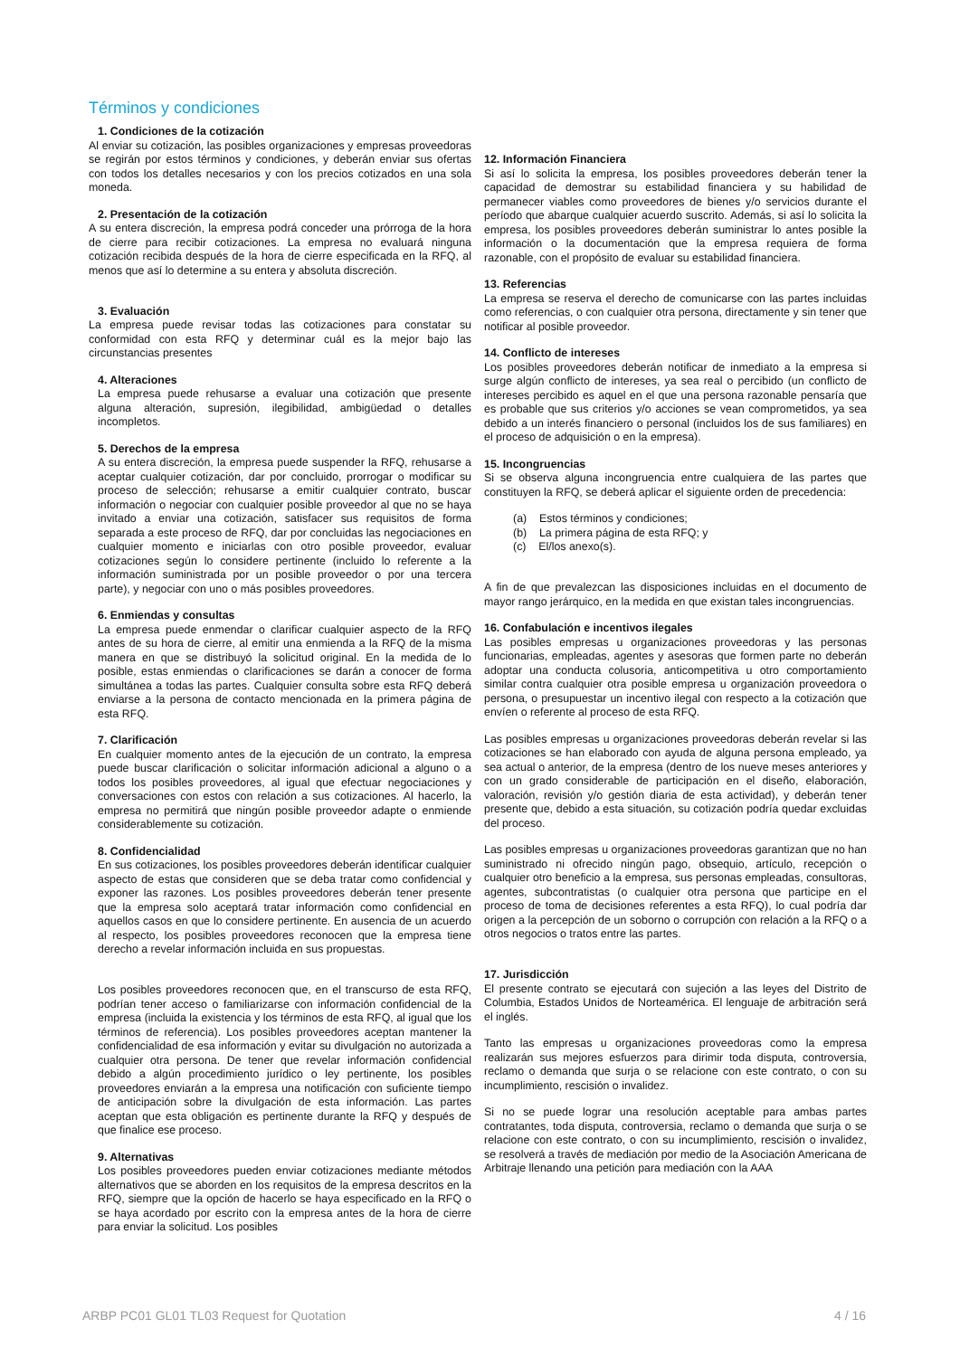Términos y condiciones
1. Condiciones de la cotización
Al enviar su cotización, las posibles organizaciones y empresas proveedoras se regirán por estos términos y condiciones, y deberán enviar sus ofertas con todos los detalles necesarios y con los precios cotizados en una sola moneda.
2. Presentación de la cotización
A su entera discreción, la empresa podrá conceder una prórroga de la hora de cierre para recibir cotizaciones. La empresa no evaluará ninguna cotización recibida después de la hora de cierre especificada en la RFQ, al menos que así lo determine a su entera y absoluta discreción.
3. Evaluación
La empresa puede revisar todas las cotizaciones para constatar su conformidad con esta RFQ y determinar cuál es la mejor bajo las circunstancias presentes
4. Alteraciones
La empresa puede rehusarse a evaluar una cotización que presente alguna alteración, supresión, ilegibilidad, ambigüedad o detalles incompletos.
5. Derechos de la empresa
A su entera discreción, la empresa puede suspender la RFQ, rehusarse a aceptar cualquier cotización, dar por concluido, prorrogar o modificar su proceso de selección; rehusarse a emitir cualquier contrato, buscar información o negociar con cualquier posible proveedor al que no se haya invitado a enviar una cotización, satisfacer sus requisitos de forma separada a este proceso de RFQ, dar por concluidas las negociaciones en cualquier momento e iniciarlas con otro posible proveedor, evaluar cotizaciones según lo considere pertinente (incluido lo referente a la información suministrada por un posible proveedor o por una tercera parte), y negociar con uno o más posibles proveedores.
6. Enmiendas y consultas
La empresa puede enmendar o clarificar cualquier aspecto de la RFQ antes de su hora de cierre, al emitir una enmienda a la RFQ de la misma manera en que se distribuyó la solicitud original. En la medida de lo posible, estas enmiendas o clarificaciones se darán a conocer de forma simultánea a todas las partes. Cualquier consulta sobre esta RFQ deberá enviarse a la persona de contacto mencionada en la primera página de esta RFQ.
7. Clarificación
En cualquier momento antes de la ejecución de un contrato, la empresa puede buscar clarificación o solicitar información adicional a alguno o a todos los posibles proveedores, al igual que efectuar negociaciones y conversaciones con estos con relación a sus cotizaciones. Al hacerlo, la empresa no permitirá que ningún posible proveedor adapte o enmiende considerablemente su cotización.
8. Confidencialidad
En sus cotizaciones, los posibles proveedores deberán identificar cualquier aspecto de estas que consideren que se deba tratar como confidencial y exponer las razones. Los posibles proveedores deberán tener presente que la empresa solo aceptará tratar información como confidencial en aquellos casos en que lo considere pertinente. En ausencia de un acuerdo al respecto, los posibles proveedores reconocen que la empresa tiene derecho a revelar información incluida en sus propuestas.
Los posibles proveedores reconocen que, en el transcurso de esta RFQ, podrían tener acceso o familiarizarse con información confidencial de la empresa (incluida la existencia y los términos de esta RFQ, al igual que los términos de referencia). Los posibles proveedores aceptan mantener la confidencialidad de esa información y evitar su divulgación no autorizada a cualquier otra persona. De tener que revelar información confidencial debido a algún procedimiento jurídico o ley pertinente, los posibles proveedores enviarán a la empresa una notificación con suficiente tiempo de anticipación sobre la divulgación de esta información. Las partes aceptan que esta obligación es pertinente durante la RFQ y después de que finalice ese proceso.
9. Alternativas
Los posibles proveedores pueden enviar cotizaciones mediante métodos alternativos que se aborden en los requisitos de la empresa descritos en la RFQ, siempre que la opción de hacerlo se haya especificado en la RFQ o se haya acordado por escrito con la empresa antes de la hora de cierre para enviar la solicitud. Los posibles
12. Información Financiera
Si así lo solicita la empresa, los posibles proveedores deberán tener la capacidad de demostrar su estabilidad financiera y su habilidad de permanecer viables como proveedores de bienes y/o servicios durante el período que abarque cualquier acuerdo suscrito. Además, si así lo solicita la empresa, los posibles proveedores deberán suministrar lo antes posible la información o la documentación que la empresa requiera de forma razonable, con el propósito de evaluar su estabilidad financiera.
13. Referencias
La empresa se reserva el derecho de comunicarse con las partes incluidas como referencias, o con cualquier otra persona, directamente y sin tener que notificar al posible proveedor.
14. Conflicto de intereses
Los posibles proveedores deberán notificar de inmediato a la empresa si surge algún conflicto de intereses, ya sea real o percibido (un conflicto de intereses percibido es aquel en el que una persona razonable pensaría que es probable que sus criterios y/o acciones se vean comprometidos, ya sea debido a un interés financiero o personal (incluidos los de sus familiares) en el proceso de adquisición o en la empresa).
15. Incongruencias
Si se observa alguna incongruencia entre cualquiera de las partes que constituyen la RFQ, se deberá aplicar el siguiente orden de precedencia:
(a) Estos términos y condiciones;
(b) La primera página de esta RFQ; y
(c) El/los anexo(s).
A fin de que prevalezcan las disposiciones incluidas en el documento de mayor rango jerárquico, en la medida en que existan tales incongruencias.
16. Confabulación e incentivos ilegales
Las posibles empresas u organizaciones proveedoras y las personas funcionarias, empleadas, agentes y asesoras que formen parte no deberán adoptar una conducta colusoria, anticompetitiva u otro comportamiento similar contra cualquier otra posible empresa u organización proveedora o persona, o presupuestar un incentivo ilegal con respecto a la cotización que envíen o referente al proceso de esta RFQ.
Las posibles empresas u organizaciones proveedoras deberán revelar si las cotizaciones se han elaborado con ayuda de alguna persona empleado, ya sea actual o anterior, de la empresa (dentro de los nueve meses anteriores y con un grado considerable de participación en el diseño, elaboración, valoración, revisión y/o gestión diaria de esta actividad), y deberán tener presente que, debido a esta situación, su cotización podría quedar excluidas del proceso.
Las posibles empresas u organizaciones proveedoras garantizan que no han suministrado ni ofrecido ningún pago, obsequio, artículo, recepción o cualquier otro beneficio a la empresa, sus personas empleadas, consultoras, agentes, subcontratistas (o cualquier otra persona que participe en el proceso de toma de decisiones referentes a esta RFQ), lo cual podría dar origen a la percepción de un soborno o corrupción con relación a la RFQ o a otros negocios o tratos entre las partes.
17. Jurisdicción
El presente contrato se ejecutará con sujeción a las leyes del Distrito de Columbia, Estados Unidos de Norteamérica. El lenguaje de arbitración será el inglés.
Tanto las empresas u organizaciones proveedoras como la empresa realizarán sus mejores esfuerzos para dirimir toda disputa, controversia, reclamo o demanda que surja o se relacione con este contrato, o con su incumplimiento, rescisión o invalidez.
Si no se puede lograr una resolución aceptable para ambas partes contratantes, toda disputa, controversia, reclamo o demanda que surja o se relacione con este contrato, o con su incumplimiento, rescisión o invalidez, se resolverá a través de mediación por medio de la Asociación Americana de Arbitraje llenando una petición para mediación con la AAA
ARBP PC01 GL01 TL03 Request for Quotation 4 / 16